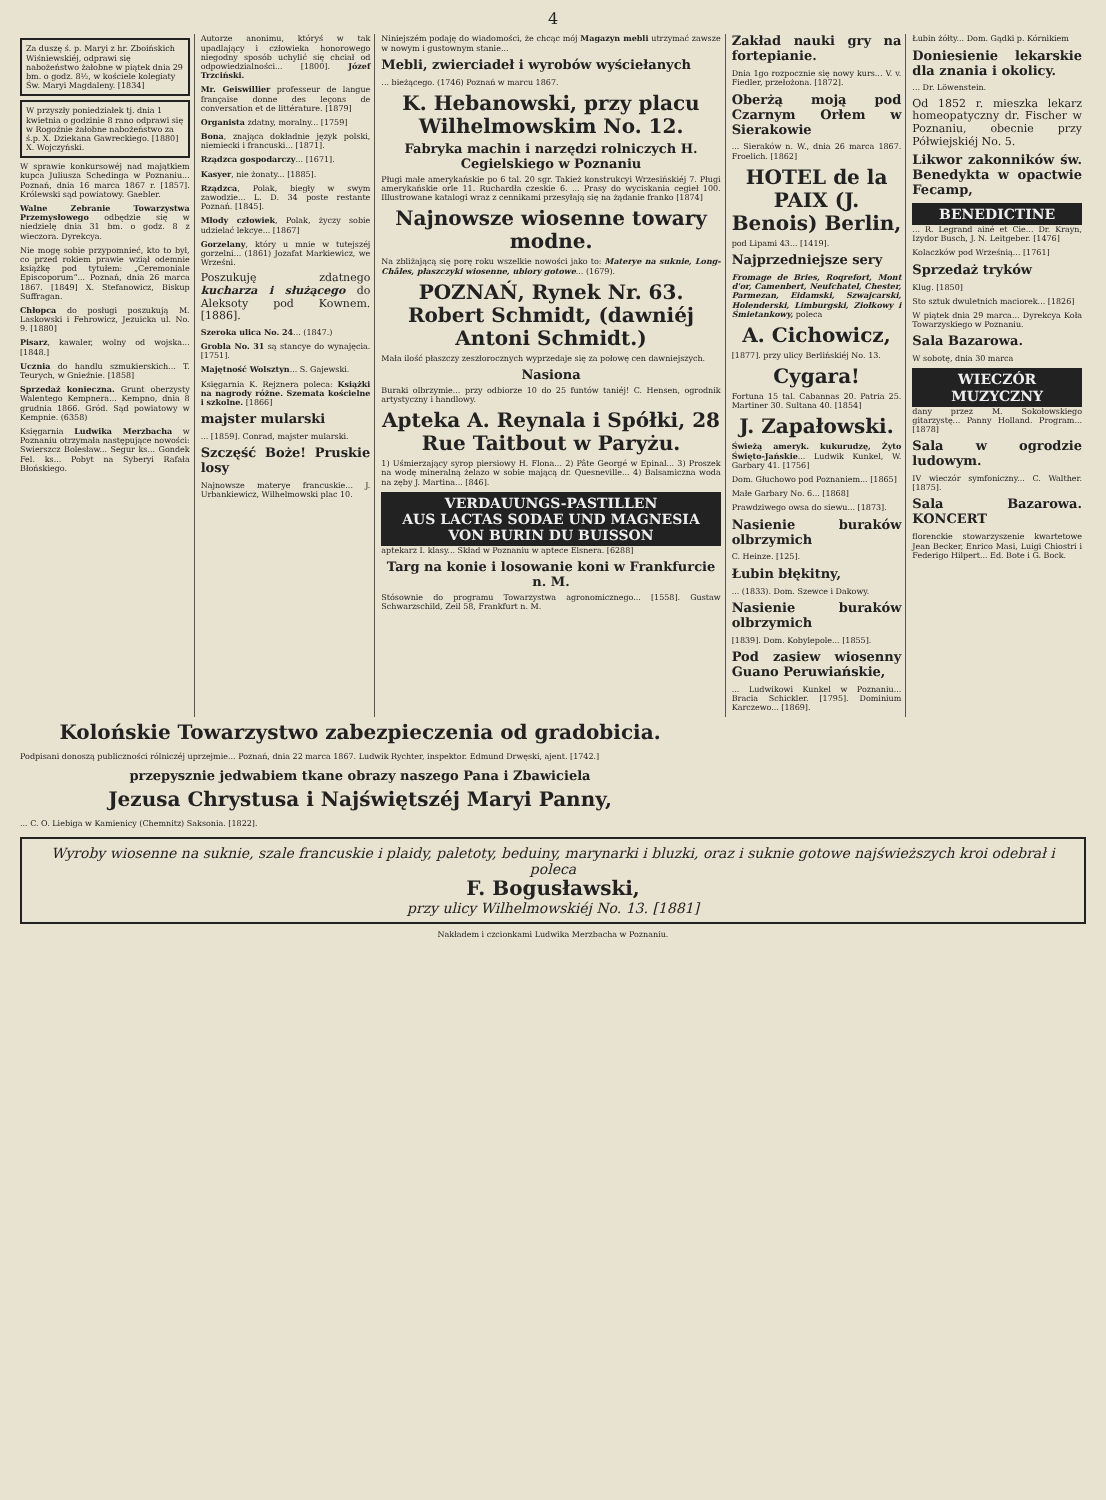4
Za duszę ś. p. Maryi z hr. Zboińskich Wiśniewskiéj, odprawi się nabożeństwo żałobne w piątek dnia 29 bm. o godz. 8½, w kościele kolegiaty Św. Maryi Magdaleny. [1834]
W przyszły poniedziałek tj. dnia 1 kwietnia o godzinie 8 rano odprawi się w Rogoźnie żałobne nabożeństwo za ś.p. X. Dziekana Gawreckiego. [1880] X. Wojczyński.
W sprawie konkursowéj nad majątkiem kupca Juliusza Schedinga w Poznaniu... Poznań, dnia 16 marca 1867 r. [1857]. Królewski sąd powiatowy. Gaebler.
Walne Zebranie Towarzystwa Przemysłowego odbędzie się w niedzielę dnia 31 bm. o godz. 8 z wieczora. Dyrekcya.
Nie mogę sobie przypomnieć, kto to był, co przed rokiem prawie wziął odemnie książkę pod tytułem: „Ceremoniale Episcoporum“... Poznań, dnia 26 marca 1867. [1849] X. Stefanowicz, Biskup Suffragan.
Chłopca do posługi poszukują M. Laskowski i Fehrowicz, Jezuicka ul. No. 9. [1880]
Pisarz, kawaler, wolny od wojska... [1848.]
Ucznia do handlu szmukierskich... T. Teurych, w Gnieźnie. [1858]
Sprzedaż konieczna. Grunt oberzysty Walentego Kempnera... Kempno, dnia 8 grudnia 1866. Gród. Sąd powiatowy w Kempnie. (6358)
Księgarnia Ludwika Merzbacha w Poznaniu otrzymała następujące nowości: Swierszcz Bolesław... Segur ks... Gondek Fel. ks... Pobyt na Syberyi Rafała Błońskiego.
Autorze anonimu, któryś w tak upadlający i człowieka honorowego niegodny sposób uchylić się chciał od odpowiedzialności... [1800]. Józef Trzciński.
Mr. Geiswillier professeur de langue française donne des leçons de conversation et de littérature. [1879]
Organista zdatny, moralny... [1759]
Bona, znająca dokładnie język polski, niemiecki i francuski... [1871].
Rządzca gospodarczy... [1671].
Kasyer, nie żonaty... [1885].
Rządzca, Polak, biegły w swym zawodzie... L. D. 34 poste restante Poznań. [1845].
Młody człowiek, Polak, życzy sobie udzielać lekcye... [1867]
Gorzelany, który u mnie w tutejszéj gorzelni... (1861) Jozafat Markiewicz, we Wrześni.
Poszukuję zdatnego kucharza i służącego do Aleksoty pod Kownem. [1886].
Szeroka ulica No. 24... (1847.)
Grobla No. 31 są stancye do wynajęcia. [1751].
Majętność Wolsztyn... S. Gajewski.
Księgarnia K. Rejznera poleca: Książki na nagrody różne. Szemata kościelne i szkolne. [1866]
majster mularski
... [1859]. Conrad, majster mularski.
Szczęść Boże! Pruskie losy
Najnowsze materye francuskie... J. Urbankiewicz, Wilhelmowski plac 10.
Niniejszém podaję do wiadomości, że chcąc mój Magazyn mebli utrzymać zawsze w nowym i gustownym stanie...
Mebli, zwierciadeł i wyrobów wyściełanych
... bieżącego. (1746) Poznań w marcu 1867.
K. Hebanowski, przy placu Wilhelmowskim No. 12.
Fabryka machin i narzędzi rolniczych H. Cegielskiego w Poznaniu
Pługi małe amerykańskie po 6 tal. 20 sgr. Takież konstrukcyi Wrzesińskiéj 7. Pługi amerykańskie orle 11. Ruchardła czeskie 6. ... Prasy do wyciskania cegieł 100. Illustrowane katalogi wraz z cennikami przesyłają się na żądanie franko [1874]
Najnowsze wiosenne towary modne.
Na zbliżającą się porę roku wszelkie nowości jako to: Materye na suknie, Long-Châles, płaszczyki wiosenne, ubiory gotowe... (1679).
POZNAŃ, Rynek Nr. 63. Robert Schmidt, (dawniéj Antoni Schmidt.)
Mała ilość płaszczy zeszłorocznych wyprzedaje się za połowę cen dawniejszych.
Nasiona
Buraki olbrzymie... przy odbiorze 10 do 25 funtów taniéj! C. Hensen, ogrodnik artystyczny i handlowy.
Apteka A. Reynala i Spółki, 28 Rue Taitbout w Paryżu.
1) Uśmierzający syrop piersiowy H. Flona... 2) Pâte Georgé w Epinal... 3) Proszek na wodę mineralną żelazo w sobie mającą dr. Quesneville... 4) Balsamiczna woda na zęby J. Martina... [846].
VERDAUUNGS-PASTILLEN
AUS LACTAS SODAE UND MAGNESIA
VON BURIN DU BUISSON
aptekarz I. klasy... Skład w Poznaniu w aptece Elsnera. [6288]
Targ na konie i losowanie koni w Frankfurcie n. M.
Stósownie do programu Towarzystwa agronomicznego... [1558]. Gustaw Schwarzschild, Zeil 58, Frankfurt n. M.
Zakład nauki gry na fortepianie.
Dnia 1go rozpocznie się nowy kurs... V. v. Fiedler, przełożona. [1872].
Oberżą moją pod Czarnym Orłem w Sierakowie
... Sieraków n. W., dnia 26 marca 1867. Froelich. [1862]
HOTEL de la PAIX (J. Benois) Berlin,
pod Lipami 43... [1419].
Najprzedniejsze sery
Fromage de Bries, Roqrefort, Mont d'or, Camenbert, Neufchatel, Chester, Parmezan, Eidamski, Szwajcarski, Holenderski, Limburgski, Ziołkowy i Śmietankowy, poleca
A. Cichowicz,
[1877]. przy ulicy Berlińskiéj No. 13.
Cygara!
Fortuna 15 tal. Cabannas 20. Patria 25. Martiner 30. Sultana 40. [1854]
J. Zapałowski.
Świeżą ameryk. kukurudzę, Żyto Święto-Jańskie... Ludwik Kunkel, W. Garbary 41. [1756]
Dom. Głuchowo pod Poznaniem... [1865]
Małe Garbary No. 6... [1868]
Prawdziwego owsa do siewu... [1873].
Nasienie buraków olbrzymich
C. Heinze. [125].
Łubin błękitny,
... (1833). Dom. Szewce i Dakowy.
Nasienie buraków olbrzymich
[1839]. Dom. Kobylepole... [1855].
Pod zasiew wiosenny Guano Peruwiańskie,
... Ludwikowi Kunkel w Poznaniu... Bracia Schickler. [1795]. Dominium Karczewo... [1869].
Łubin żółty... Dom. Gądki p. Kórnikiem
Doniesienie lekarskie dla znania i okolicy.
... Dr. Löwenstein.
Od 1852 r. mieszka lekarz homeopatyczny dr. Fischer w Poznaniu, obecnie przy Półwiejskiéj No. 5.
Likwor zakonników św. Benedykta w opactwie Fecamp,
BENEDICTINE
... R. Legrand ainé et Cie... Dr. Krayn, Izydor Busch, J. N. Leitgeber. [1476]
Kolaczków pod Wrześnią... [1761]
Sprzedaż tryków
Klug. [1850]
Sto sztuk dwuletnich maciorek... [1826]
W piątek dnia 29 marca... Dyrekcya Koła Towarzyskiego w Poznaniu.
Sala Bazarowa.
W sobotę, dnia 30 marca
WIECZÓR MUZYCZNY
dany przez M. Sokołowskiego gitarzystę... Panny Holland. Program... [1878]
Sala w ogrodzie ludowym.
IV wieczór symfoniczny... C. Walther. [1875].
Sala Bazarowa. KONCERT
florenckie stowarzyszenie kwartetowe Jean Becker, Enrico Masi, Luigi Chiostri i Federigo Hilpert... Ed. Bote i G. Bock.
Kolońskie Towarzystwo zabezpieczenia od gradobicia.
Podpisani donoszą publiczności rólniczéj uprzejmie... Poznań, dnia 22 marca 1867. Ludwik Rychter, inspektor. Edmund Drwęski, ajent. [1742.]
przepysznie jedwabiem tkane obrazy naszego Pana i Zbawiciela
Jezusa Chrystusa i Najświętszéj Maryi Panny,
... C. O. Liebiga w Kamienicy (Chemnitz) Saksonia. [1822].
Wyroby wiosenne na suknie, szale francuskie i plaidy, paletoty, beduiny, marynarki i bluzki, oraz i suknie gotowe najświeższych kroi odebrał i poleca
F. Bogusławski,
przy ulicy Wilhelmowskiéj No. 13. [1881]
Nakładem i czcionkami Ludwika Merzbacha w Poznaniu.